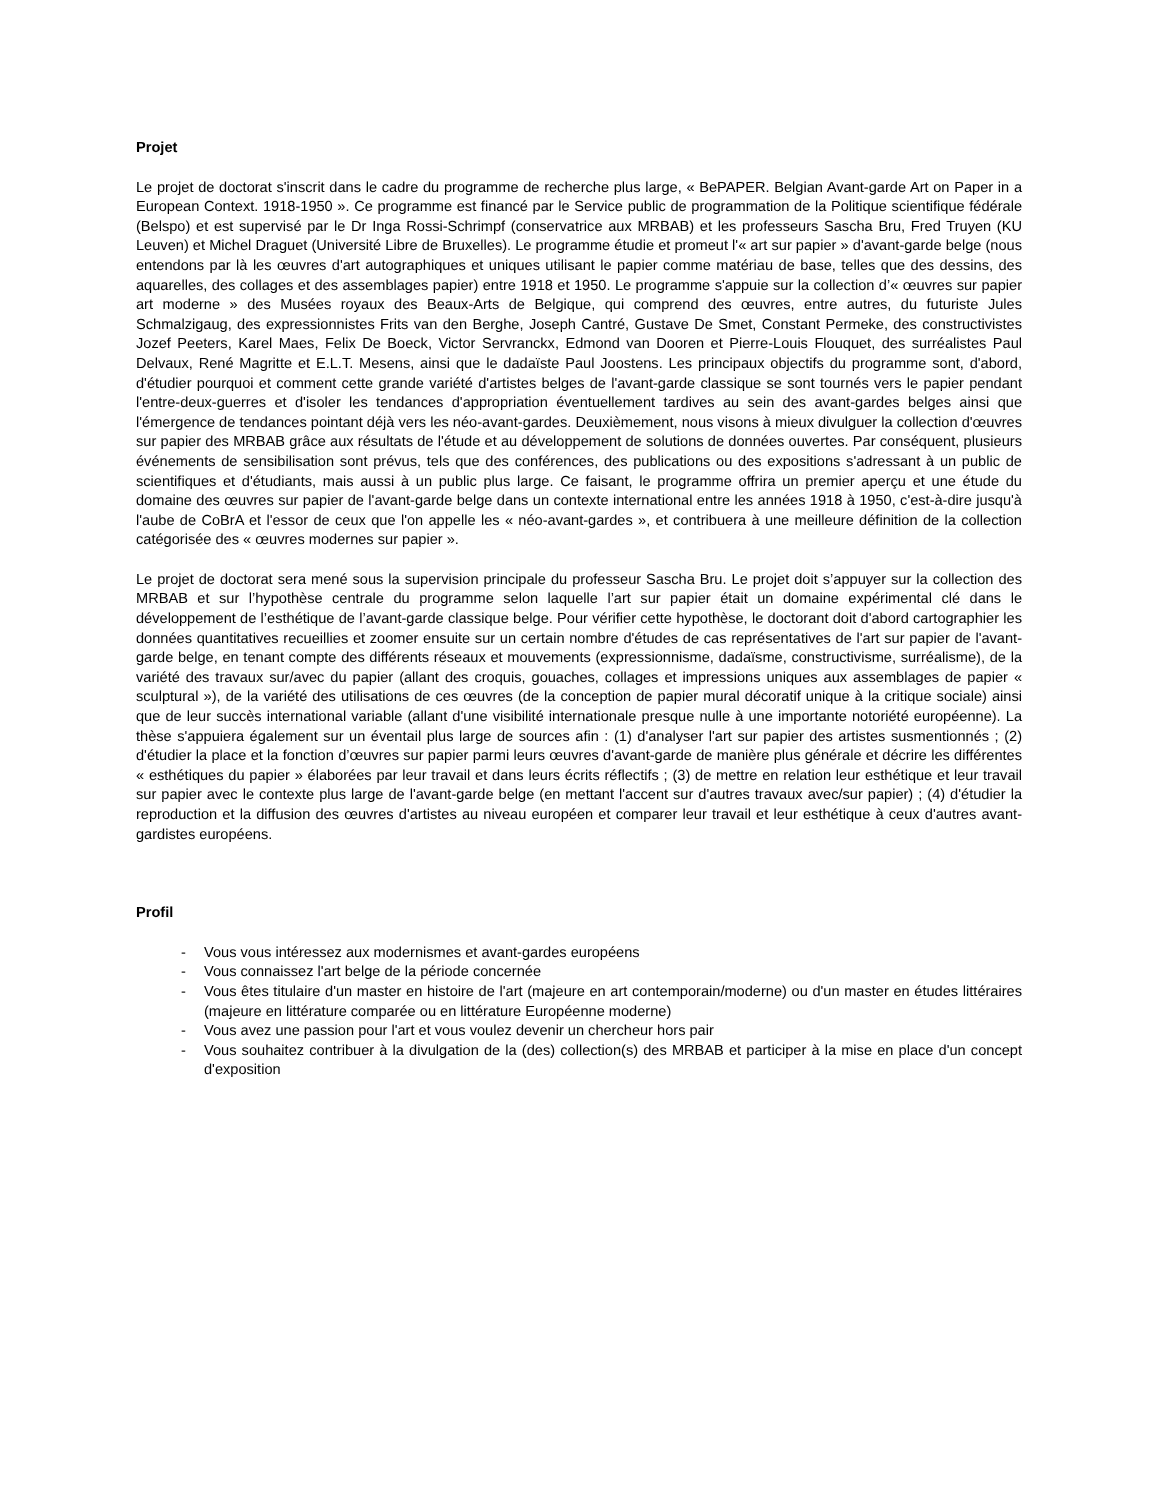Projet
Le projet de doctorat s'inscrit dans le cadre du programme de recherche plus large, « BePAPER. Belgian Avant-garde Art on Paper in a European Context. 1918-1950 ». Ce programme est financé par le Service public de programmation de la Politique scientifique fédérale (Belspo) et est supervisé par le Dr Inga Rossi-Schrimpf (conservatrice aux MRBAB) et les professeurs Sascha Bru, Fred Truyen (KU Leuven) et Michel Draguet (Université Libre de Bruxelles). Le programme étudie et promeut l'« art sur papier » d'avant-garde belge (nous entendons par là les œuvres d'art autographiques et uniques utilisant le papier comme matériau de base, telles que des dessins, des aquarelles, des collages et des assemblages papier) entre 1918 et 1950. Le programme s'appuie sur la collection d’« œuvres sur papier art moderne » des Musées royaux des Beaux-Arts de Belgique, qui comprend des œuvres, entre autres, du futuriste Jules Schmalzigaug, des expressionnistes Frits van den Berghe, Joseph Cantré, Gustave De Smet, Constant Permeke, des constructivistes Jozef Peeters, Karel Maes, Felix De Boeck, Victor Servranckx, Edmond van Dooren et Pierre-Louis Flouquet, des surréalistes Paul Delvaux, René Magritte et E.L.T. Mesens, ainsi que le dadaïste Paul Joostens. Les principaux objectifs du programme sont, d'abord, d'étudier pourquoi et comment cette grande variété d'artistes belges de l'avant-garde classique se sont tournés vers le papier pendant l'entre-deux-guerres et d'isoler les tendances d'appropriation éventuellement tardives au sein des avant-gardes belges ainsi que l'émergence de tendances pointant déjà vers les néo-avant-gardes. Deuxièmement, nous visons à mieux divulguer la collection d'œuvres sur papier des MRBAB grâce aux résultats de l'étude et au développement de solutions de données ouvertes. Par conséquent, plusieurs événements de sensibilisation sont prévus, tels que des conférences, des publications ou des expositions s'adressant à un public de scientifiques et d'étudiants, mais aussi à un public plus large. Ce faisant, le programme offrira un premier aperçu et une étude du domaine des œuvres sur papier de l'avant-garde belge dans un contexte international entre les années 1918 à 1950, c'est-à-dire jusqu'à l'aube de CoBrA et l'essor de ceux que l'on appelle les « néo-avant-gardes », et contribuera à une meilleure définition de la collection catégorisée des « œuvres modernes sur papier ».
Le projet de doctorat sera mené sous la supervision principale du professeur Sascha Bru. Le projet doit s’appuyer sur la collection des MRBAB et sur l’hypothèse centrale du programme selon laquelle l’art sur papier était un domaine expérimental clé dans le développement de l’esthétique de l’avant-garde classique belge. Pour vérifier cette hypothèse, le doctorant doit d'abord cartographier les données quantitatives recueillies et zoomer ensuite sur un certain nombre d'études de cas représentatives de l'art sur papier de l'avant-garde belge, en tenant compte des différents réseaux et mouvements (expressionnisme, dadaïsme, constructivisme, surréalisme), de la variété des travaux sur/avec du papier (allant des croquis, gouaches, collages et impressions uniques aux assemblages de papier « sculptural »), de la variété des utilisations de ces œuvres (de la conception de papier mural décoratif unique à la critique sociale) ainsi que de leur succès international variable (allant d'une visibilité internationale presque nulle à une importante notoriété européenne). La thèse s'appuiera également sur un éventail plus large de sources afin : (1) d'analyser l'art sur papier des artistes susmentionnés ; (2) d'étudier la place et la fonction d’œuvres sur papier parmi leurs œuvres d'avant-garde de manière plus générale et décrire les différentes « esthétiques du papier » élaborées par leur travail et dans leurs écrits réflectifs ; (3) de mettre en relation leur esthétique et leur travail sur papier avec le contexte plus large de l'avant-garde belge (en mettant l'accent sur d'autres travaux avec/sur papier) ; (4) d'étudier la reproduction et la diffusion des œuvres d'artistes au niveau européen et comparer leur travail et leur esthétique à ceux d'autres avant-gardistes européens.
Profil
- Vous vous intéressez aux modernismes et avant-gardes européens
- Vous connaissez l'art belge de la période concernée
- Vous êtes titulaire d'un master en histoire de l'art (majeure en art contemporain/moderne) ou d'un master en études littéraires (majeure en littérature comparée ou en littérature Européenne moderne)
- Vous avez une passion pour l'art et vous voulez devenir un chercheur hors pair
- Vous souhaitez contribuer à la divulgation de la (des) collection(s) des MRBAB et participer à la mise en place d'un concept d'exposition